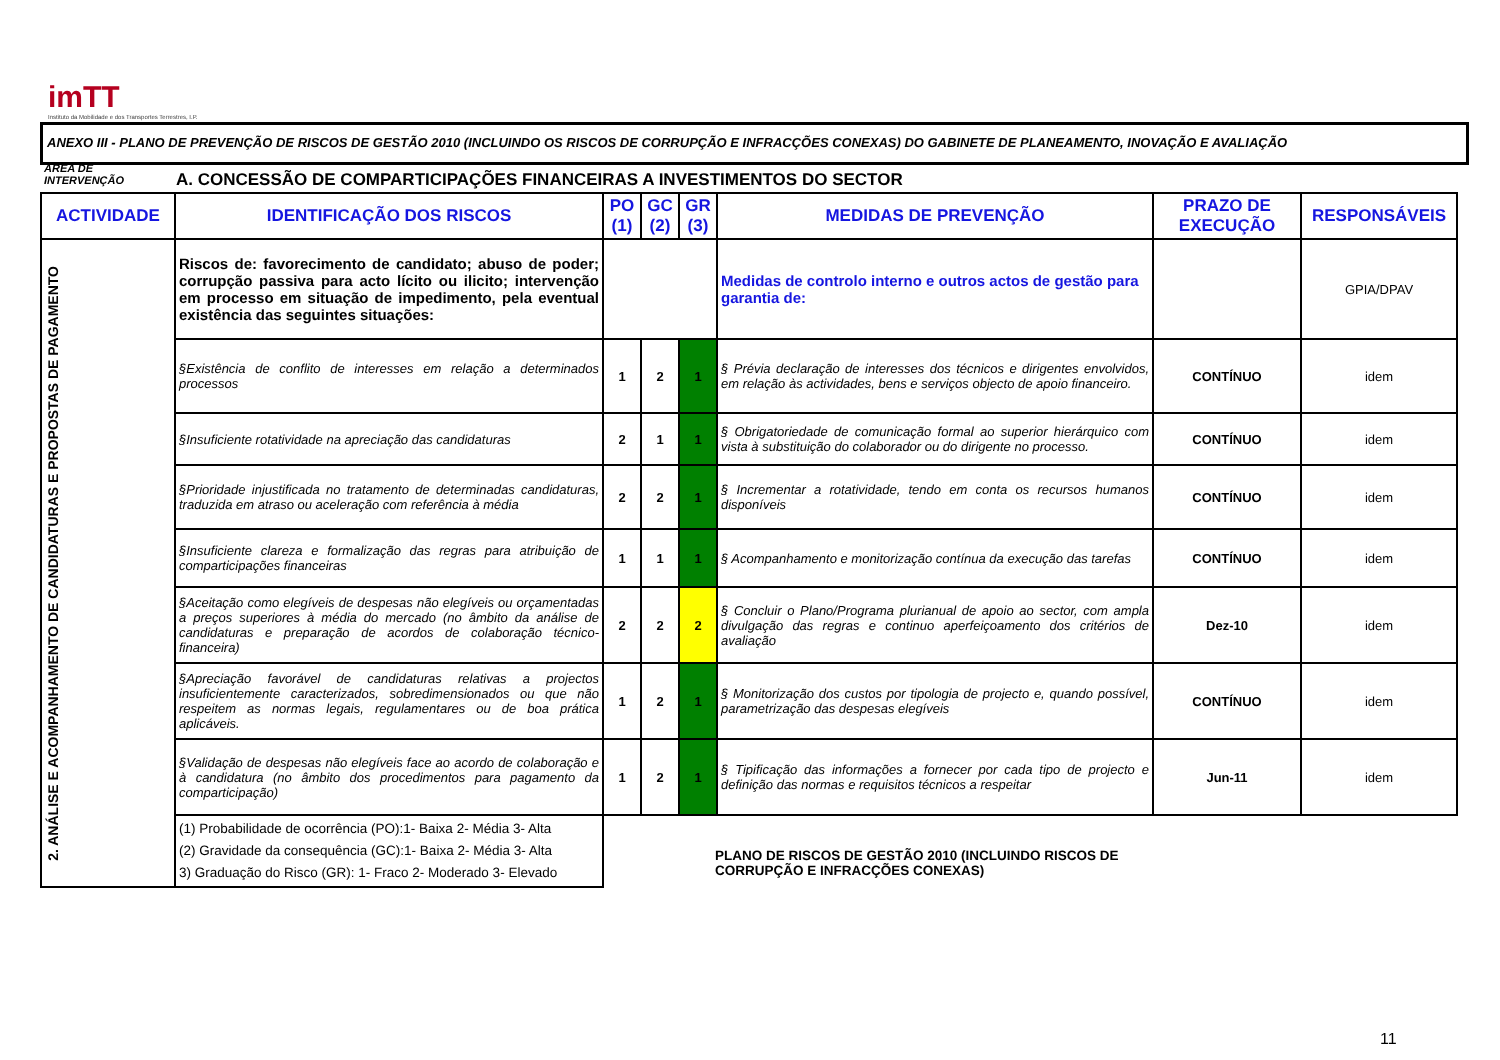imTT
Instituto da Mobilidade e dos Transportes Terrestres, I.P.
ANEXO III - PLANO DE PREVENÇÃO DE RISCOS DE GESTÃO 2010 (INCLUINDO OS RISCOS DE CORRUPÇÃO E INFRACÇÕES CONEXAS) DO GABINETE DE PLANEAMENTO, INOVAÇÃO E AVALIAÇÃO
ÁREA DE INTERVENÇÃO
A. CONCESSÃO DE COMPARTICIPAÇÕES FINANCEIRAS A INVESTIMENTOS DO SECTOR
| ACTIVIDADE | IDENTIFICAÇÃO DOS RISCOS | PO (1) | GC (2) | GR (3) | MEDIDAS DE PREVENÇÃO | PRAZO DE EXECUÇÃO | RESPONSÁVEIS |
| --- | --- | --- | --- | --- | --- | --- | --- |
| 2. ANÁLISE E ACOMPANHAMENTO DE CANDIDATURAS E PROPOSTAS DE PAGAMENTO | Riscos de: favorecimento de candidato; abuso de poder; corrupção passiva para acto lícito ou ilicito; intervenção em processo em situação de impedimento, pela eventual existência das seguintes situações: | | | | Medidas de controlo interno e outros actos de gestão para garantia de: | | GPIA/DPAV |
| | §Existência de conflito de interesses em relação a determinados processos | 1 | 2 | 1 | § Prévia declaração de interesses dos técnicos e dirigentes envolvidos, em relação às actividades, bens e serviços objecto de apoio financeiro. | CONTÍNUO | idem |
| | §Insuficiente rotatividade na apreciação das candidaturas | 2 | 1 | 1 | § Obrigatoriedade de comunicação formal ao superior hierárquico com vista à substituição do colaborador ou do dirigente no processo. | CONTÍNUO | idem |
| | §Prioridade injustificada no tratamento de determinadas candidaturas, traduzida em atraso ou aceleração com referência à média | 2 | 2 | 1 | § Incrementar a rotatividade, tendo em conta os recursos humanos disponíveis | CONTÍNUO | idem |
| | §Insuficiente clareza e formalização das regras para atribuição de comparticipações financeiras | 1 | 1 | 1 | § Acompanhamento e monitorização contínua da execução das tarefas | CONTÍNUO | idem |
| | §Aceitação como elegíveis de despesas não elegíveis ou orçamentadas a preços superiores à média do mercado (no âmbito da análise de candidaturas e preparação de acordos de colaboração técnico-financeira) | 2 | 2 | 2 | § Concluir o Plano/Programa plurianual de apoio ao sector, com ampla divulgação das regras e continuo aperfeiçoamento dos critérios de avaliação | Dez-10 | idem |
| | §Apreciação favorável de candidaturas relativas a projectos insuficientemente caracterizados, sobredimensionados ou que não respeitem as normas legais, regulamentares ou de boa prática aplicáveis. | 1 | 2 | 1 | § Monitorização dos custos por tipologia de projecto e, quando possível, parametrização das despesas elegíveis | CONTÍNUO | idem |
| | §Validação de despesas não elegíveis face ao acordo de colaboração e à candidatura (no âmbito dos procedimentos para pagamento da comparticipação) | 1 | 2 | 1 | § Tipificação das informações a fornecer por cada tipo de projecto e definição das normas e requisitos técnicos a respeitar | Jun-11 | idem |
| | (1) Probabilidade de ocorrência (PO):1- Baixa 2- Média 3- Alta (2) Gravidade da consequência (GC):1- Baixa 2- Média 3- Alta 3) Graduação do Risco (GR): 1- Fraco 2- Moderado 3- Elevado | | | | | | |
PLANO DE RISCOS DE GESTÃO 2010 (INCLUINDO RISCOS DE CORRUPÇÃO E INFRACÇÕES CONEXAS)
11